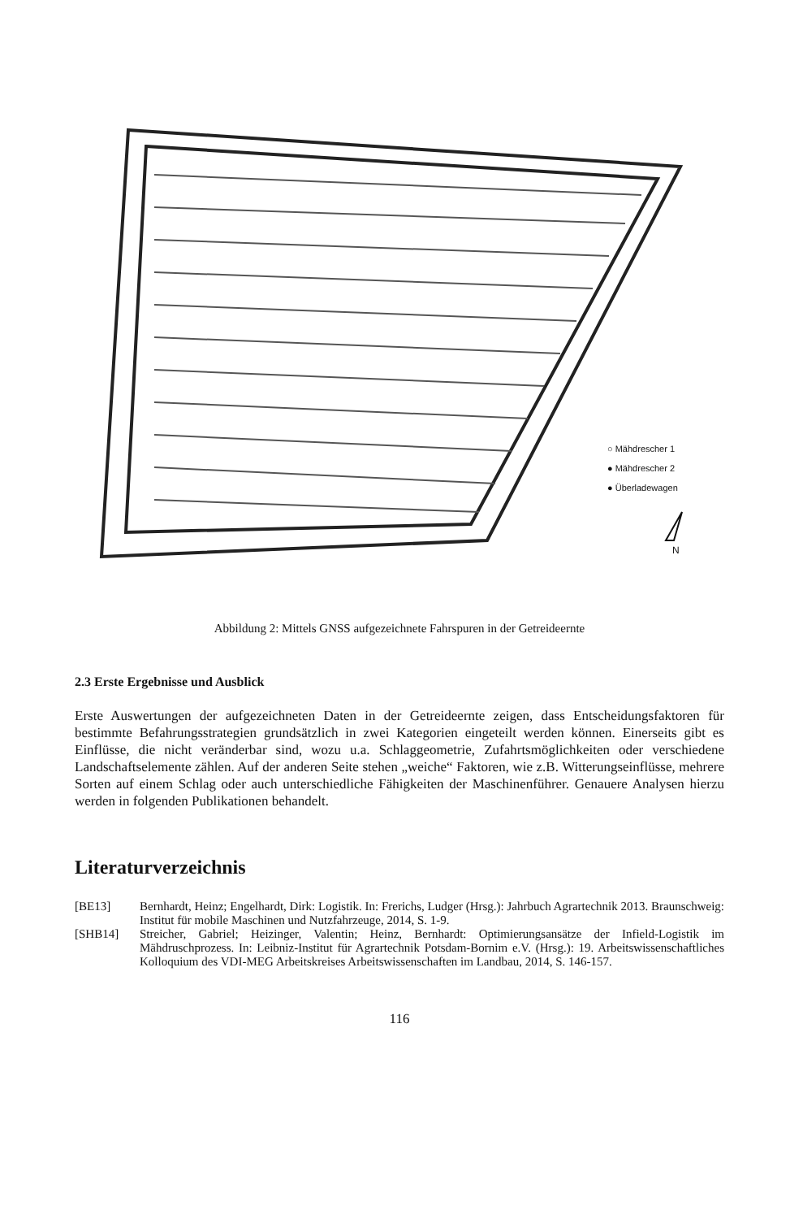○ Mähdrescher 1
● Mähdrescher 2
● Überladewagen
N
Abbildung 2: Mittels GNSS aufgezeichnete Fahrspuren in der Getreideernte
2.3 Erste Ergebnisse und Ausblick
Erste Auswertungen der aufgezeichneten Daten in der Getreideernte zeigen, dass Entscheidungsfaktoren für bestimmte Befahrungsstrategien grundsätzlich in zwei Kategorien eingeteilt werden können. Einerseits gibt es Einflüsse, die nicht veränderbar sind, wozu u.a. Schlaggeometrie, Zufahrtsmöglichkeiten oder verschiedene Landschaftselemente zählen. Auf der anderen Seite stehen „weiche“ Faktoren, wie z.B. Witterungseinflüsse, mehrere Sorten auf einem Schlag oder auch unterschiedliche Fähigkeiten der Maschinenführer. Genauere Analysen hierzu werden in folgenden Publikationen behandelt.
Literaturverzeichnis
[BE13] Bernhardt, Heinz; Engelhardt, Dirk: Logistik. In: Frerichs, Ludger (Hrsg.): Jahrbuch Agrartechnik 2013. Braunschweig: Institut für mobile Maschinen und Nutzfahrzeuge, 2014, S. 1-9.
[SHB14] Streicher, Gabriel; Heizinger, Valentin; Heinz, Bernhardt: Optimierungsansätze der Infield-Logistik im Mähdruschprozess. In: Leibniz-Institut für Agrartechnik Potsdam-Bornim e.V. (Hrsg.): 19. Arbeitswissenschaftliches Kolloquium des VDI-MEG Arbeitskreises Arbeitswissenschaften im Landbau, 2014, S. 146-157.
116